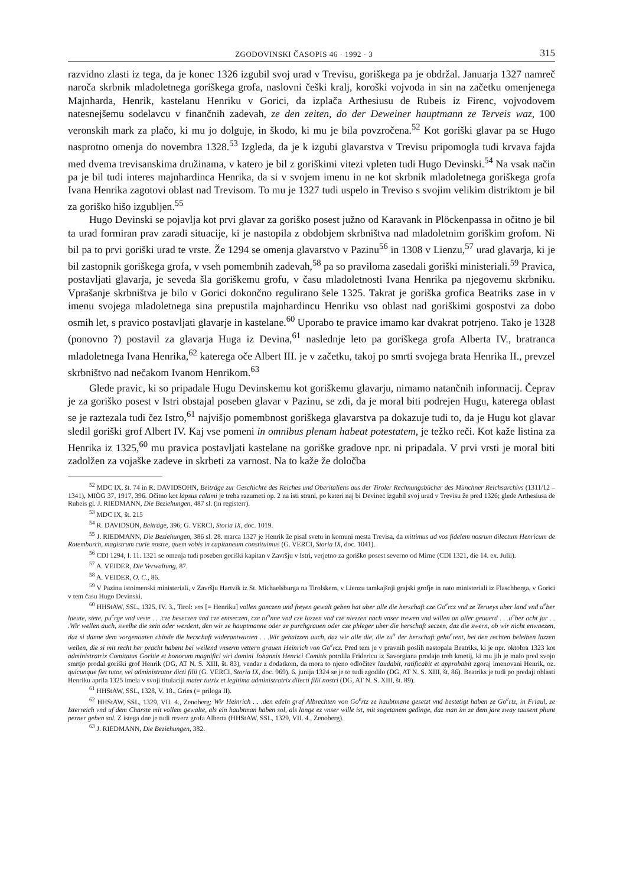ZGODOVINSKI ČASOPIS 46 · 1992 · 3 315
razvidno zlasti iz tega, da je konec 1326 izgubil svoj urad v Trevisu, goriškega pa je obdržal. Januarja 1327 namreč naroča skrbnik mladoletnega goriškega grofa, naslovni češki kralj, koroški vojvoda in sin na začetku omenjenega Majnharda, Henrik, kastelanu Henriku v Gorici, da izplača Arthesiusu de Rubeis iz Firenc, vojvodovem natesnejšemu sodelavcu v finančnih zadevah, ze den zeiten, do der Deweiner hauptmann ze Terveis waz, 100 veronskih mark za plačo, ki mu jo dolguje, in škodo, ki mu je bila povzročena.<sup>52</sup> Kot goriški glavar pa se Hugo nasprotno omenja do novembra 1328.<sup>53</sup> Izgleda, da je k izgubi glavarstva v Trevisu pripomogla tudi krvava fajda med dvema trevisanskima družinama, v katero je bil z goriškimi vitezi vpleten tudi Hugo Devinski.<sup>54</sup> Na vsak način pa je bil tudi interes majnhardinca Henrika, da si v svojem imenu in ne kot skrbnik mladoletnega goriškega grofa Ivana Henrika zagotovi oblast nad Trevisom. To mu je 1327 tudi uspelo in Treviso s svojim velikim distriktom je bil za goriško hišo izgubljen.<sup>55</sup>
Hugo Devinski se pojavlja kot prvi glavar za goriško posest južno od Karavank in Plöckenpassa in očitno je bil ta urad formiran prav zaradi situacije, ki je nastopila z obdobjem skrbništva nad mladoletnim goriškim grofom. Ni bil pa to prvi goriški urad te vrste. Že 1294 se omenja glavarstvo v Pazinu<sup>56</sup> in 1308 v Lienzu,<sup>57</sup> urad glavarja, ki je bil zastopnik goriškega grofa, v vseh pomembnih zadevah,<sup>58</sup> pa so praviloma zasedali goriški ministeriali.<sup>59</sup> Pravica, postavljati glavarja, je seveda šla goriškemu grofu, v času mladoletnosti Ivana Henrika pa njegovemu skrbniku. Vprašanje skrbništva je bilo v Gorici dokončno regulirano šele 1325. Takrat je goriška grofica Beatriks zase in v imenu svojega mladoletnega sina prepustila majnhardincu Henriku vso oblast nad goriškimi gospostvi za dobo osmih let, s pravico postavljati glavarje in kastelane.<sup>60</sup> Uporabo te pravice imamo kar dvakrat potrjeno. Tako je 1328 (ponovno ?) postavil za glavarja Huga iz Devina,<sup>61</sup> naslednje leto pa goriškega grofa Alberta IV., bratranca mladoletnega Ivana Henrika,<sup>62</sup> katerega oče Albert III. je v začetku, takoj po smrti svojega brata Henrika II., prevzel skrbništvo nad nečakom Ivanom Henrikom.<sup>63</sup>
Glede pravic, ki so pripadale Hugu Devinskemu kot goriškemu glavarju, nimamo natančnih informacij. Čeprav je za goriško posest v Istri obstajal poseben glavar v Pazinu, se zdi, da je moral biti podrejen Hugu, katerega oblast se je raztezala tudi čez Istro,<sup>61</sup> najvišjo pomembnost goriškega glavarstva pa dokazuje tudi to, da je Hugu kot glavar sledil goriški grof Albert IV. Kaj vse pomeni in omnibus plenam habeat potestatem, je težko reči. Kot kaže listina za Henrika iz 1325,<sup>60</sup> mu pravica postavljati kastelane na goriške gradove npr. ni pripadala. V prvi vrsti je moral biti zadolžen za vojaške zadeve in skrbeti za varnost. Na to kaže že določba
<sup>52</sup> MDC IX, št. 74 in R. DAVIDSOHN, Beiträge zur Geschichte des Reiches und Oberitaliens aus der Tiroler Rechnungsbücher des Münchner Reichsarchivs (1311/12 – 1341), MIÖG 37, 1917, 396. Očitno kot lapsus calami je treba razumeti op. 2 na isti strani, po kateri naj bi Devinec izgubil svoj urad v Trevisu že pred 1326; glede Arthesiusa de Rubeis gl. J. RIEDMANN, Die Beziehungen, 487 sl. (in registerr).
<sup>53</sup> MDC IX, št. 215
<sup>54</sup> R. DAVIDSON, Beiträge, 396; G. VERCI, Storia IX, doc. 1019.
<sup>55</sup> J. RIEDMANN, Die Beziehungen, 386 sl. 28. marca 1327 je Henrik že pisal svetu in komuni mesta Trevisa, da mittimus ad vos fidelem nosrum dilectum Henricum de Rotemburch, magistrum curie nostre, quem vobis in capitaneum constituimus (G. VERCI, Storia IX, doc. 1041).
<sup>56</sup> CDI 1294, I. 11. 1321 se omenja tudi poseben goriški kapitan v Završju v Istri, verjetno za goriško posest severno od Mirne (CDI 1321, die 14. ex. Julii).
<sup>57</sup> A. VEIDER, Die Verwaltung, 87.
<sup>58</sup> A. VEIDER, O. C., 86.
<sup>59</sup> V Pazinu istoimenski ministeriali, v Završju Hartvik iz St. Michaelsburga na Tirolskem, v Lienzu tamkajšnji grajski grofje in nato ministeriali iz Flaschberga, v Gorici v tem času Hugo Devinski.
<sup>60</sup> HHStAW, SSL, 1325, IV. 3., Tirol: vns [= Henriku] vollen ganczen und freyen gewalt geben hat uber alle die herschaft cze Go<sup>e</sup>rcz vnd ze Terueys uber land vnd u<sup>e</sup>ber laeute, stete, pu<sup>e</sup>rge vnd veste . . .cze beseczen vnd cze entseczen, cze tu<sup>o</sup>nne vnd cze lazzen vnd cze niezzen nach vnser trewen vnd willen an aller geuaerd . . .u<sup>e</sup>ber acht jar . . .Wir wellen auch, swelhe die sein oder werdent, den wir ze hauptmanne oder ze purchgrauen oder cze phleger uber die herschaft seczen, daz die swern, ob wir nicht enwaezen, daz si danne dem vorgenanten chinde die herschaft widerantwurten . . .Wir gehaizzen auch, daz wir alle die, die zu<sup>o</sup> der herschaft geho<sup>e</sup>rent, bei den rechten beleiben lazzen wellen, die si mit recht her pracht habent bei weilend vnserm vettern grauen Heinrich von Go<sup>e</sup>rcz. Pred tem je v pravnih poslih nastopala Beatriks, ki je npr. oktobra 1323 kot administratrix Comitatus Goritie et bonorum magnifici viri domini Johannis Henrici Comitis potrdila Fridericu iz Savorgiana prodajo treh kmetij, ki mu jih je malo pred svojo smrtjo prodal goriški grof Henrik (DG, AT N. S. XIII, št. 83), vendar z dodatkom, da mora to njeno odločitev laudabit, ratificabit et approbabit zgoraj imenovani Henrik, oz. quicunque fiet tutor, vel administrator dicti filii (G. VERCI, Storia IX, doc. 969). 6. junija 1324 se je to tudi zgodilo (DG, AT N. S. XIII, št. 86). Beatriks je tudi po predaji oblasti Henriku aprila 1325 imela v svoji titulaciji mater tutrix et legitima administratrix dilecti filii nostri (DG, AT N. S. XIII, št. 89).
<sup>61</sup> HHStAW, SSL, 1328, V. 18., Gries (= priloga II).
<sup>62</sup> HHStAW, SSL, 1329, VII. 4., Zenoberg: Wir Heinrich . . .den edeln graf Albrechten von Go<sup>e</sup>rtz ze haubtmane gesetzt vnd bestetigt haben ze Go<sup>e</sup>rtz, in Friaul, ze Isterreich vnd uf dem Charste mit vollem gewalte, als ein haubtman haben sol, als lange ez vnser wille ist, mit sogetanem gedinge, daz man im ze dem jare zway tausent phunt perner geben sol. Z istega dne je tudi reverz grofa Alberta (HHStAW, SSL, 1329, VII. 4., Zenoberg).
<sup>63</sup> J. RIEDMANN, Die Beziehungen, 382.